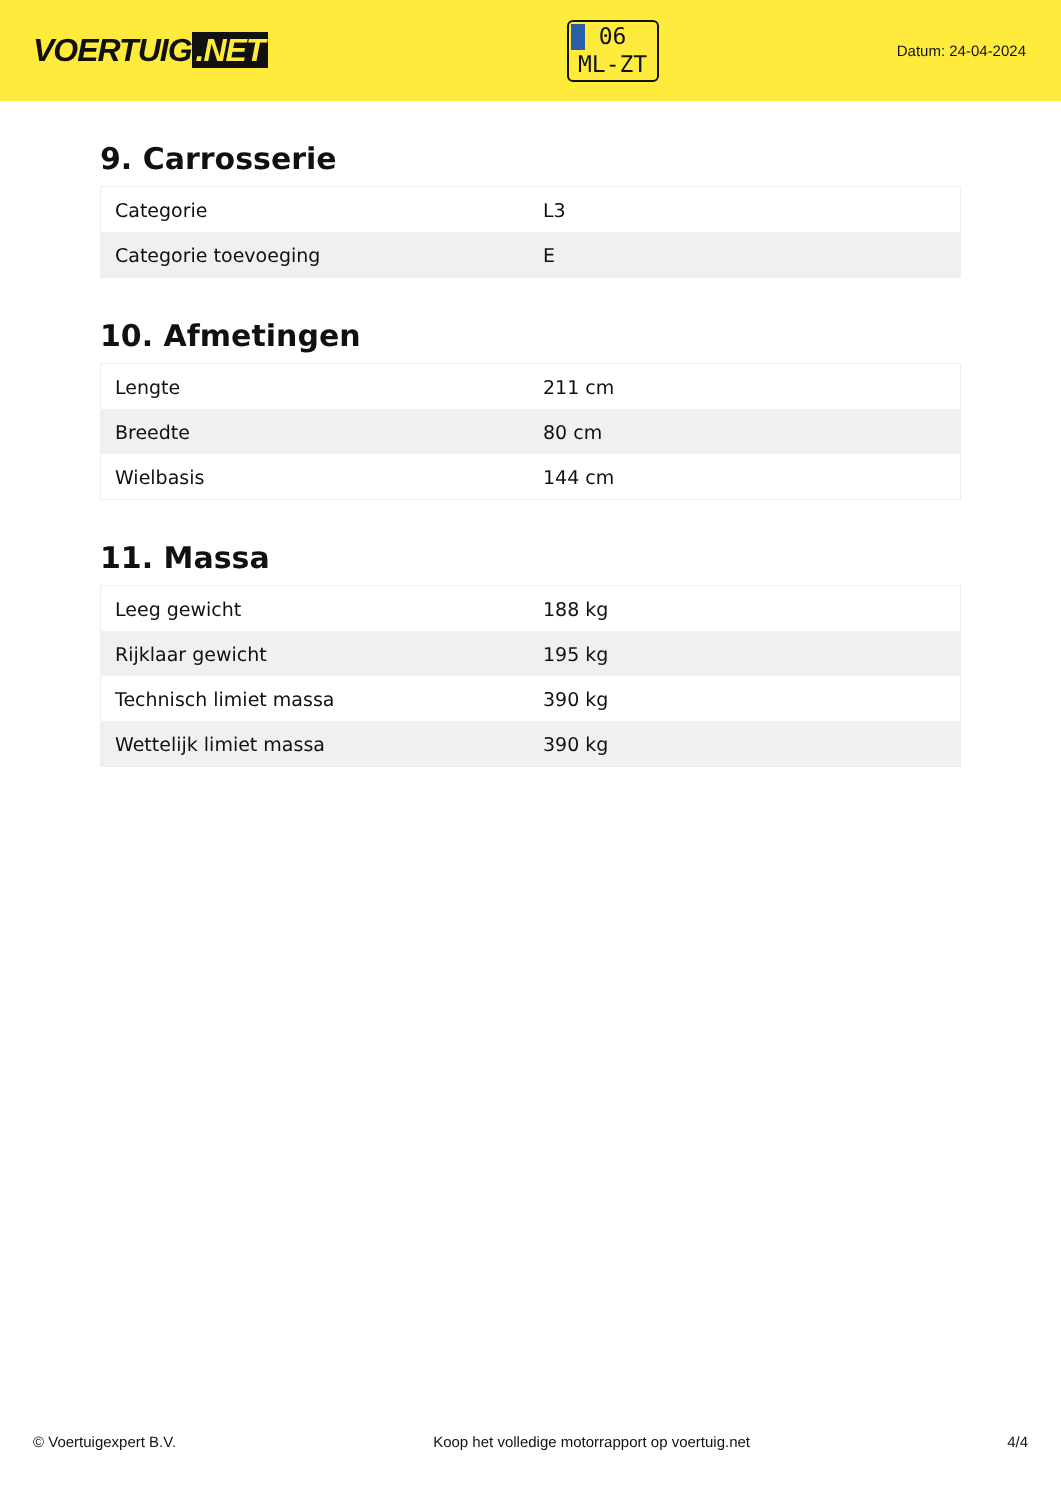VOERTUIG.NET
06
ML-ZT
Datum: 24-04-2024
9. Carrosserie
| Categorie | L3 |
| Categorie toevoeging | E |
10. Afmetingen
| Lengte | 211 cm |
| Breedte | 80 cm |
| Wielbasis | 144 cm |
11. Massa
| Leeg gewicht | 188 kg |
| Rijklaar gewicht | 195 kg |
| Technisch limiet massa | 390 kg |
| Wettelijk limiet massa | 390 kg |
© Voertuigexpert B.V. Koop het volledige motorrapport op voertuig.net 4/4